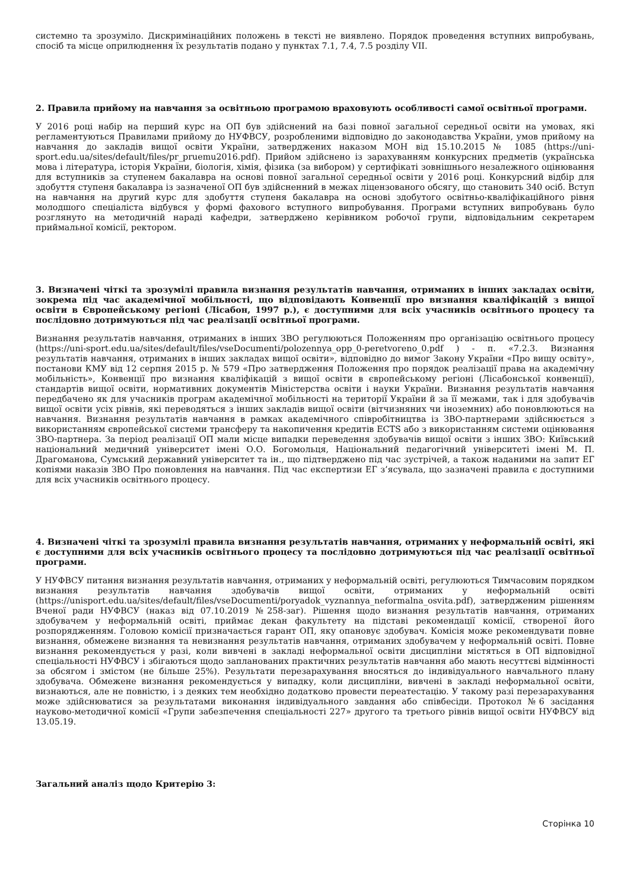системно та зрозуміло. Дискримінаційних положень в тексті не виявлено. Порядок проведення вступних випробувань, спосіб та місце оприлюднення їх результатів подано у пунктах 7.1, 7.4, 7.5 розділу VII.
2. Правила прийому на навчання за освітньою програмою враховують особливості самої освітньої програми.
У 2016 році набір на перший курс на ОП був здійснений на базі повної загальної середньої освіти на умовах, які регламентуються Правилами прийому до НУФВСУ, розробленими відповідно до законодавства України, умов прийому на навчання до закладів вищої освіти України, затверджених наказом МОН від 15.10.2015 № 1085 (https://uni-sport.edu.ua/sites/default/files/pr_pruemu2016.pdf). Прийом здійснено із зарахуванням конкурсних предметів (українська мова і література, історія України, біологія, хімія, фізика (за вибором) у сертифікаті зовнішнього незалежного оцінювання для вступників за ступенем бакалавра на основі повної загальної середньої освіти у 2016 році. Конкурсний відбір для здобуття ступеня бакалавра із зазначеної ОП був здійсненний в межах ліцензованого обсягу, що становить 340 осіб. Вступ на навчання на другий курс для здобуття ступеня бакалавра на основі здобутого освітньо-кваліфікаційного рівня молодшого спеціаліста відбувся у формі фахового вступного випробування. Програми вступних випробувань було розглянуто на методичній нараді кафедри, затверджено керівником робочої групи, відповідальним секретарем приймальної комісії, ректором.
3. Визначені чіткі та зрозумілі правила визнання результатів навчання, отриманих в інших закладах освіти, зокрема під час академічної мобільності, що відповідають Конвенції про визнання кваліфікацій з вищої освіти в Європейському регіоні (Лісабон, 1997 р.), є доступними для всіх учасників освітнього процесу та послідовно дотримуються під час реалізації освітньої програми.
Визнання результатів навчання, отриманих в інших ЗВО регулюються Положенням про організацію освітнього процесу (https://uni-sport.edu.ua/sites/default/files/vseDocumenti/polozennya_opp_0-peretvoreno_0.pdf ) - п. «7.2.3. Визнання результатів навчання, отриманих в інших закладах вищої освіти», відповідно до вимог Закону України «Про вищу освіту», постанови КМУ від 12 серпня 2015 р. № 579 «Про затвердження Положення про порядок реалізації права на академічну мобільність», Конвенції про визнання кваліфікацій з вищої освіти в європейському регіоні (Лісабонської конвенції), стандартів вищої освіти, нормативних документів Міністерства освіти і науки України. Визнання результатів навчання передбачено як для учасників програм академічної мобільності на території України й за її межами, так і для здобувачів вищої освіти усіх рівнів, які переводяться з інших закладів вищої освіти (вітчизняних чи іноземних) або поновлюються на навчання. Визнання результатів навчання в рамках академічного співробітництва із ЗВО-партнерами здійснюється з використанням європейської системи трансферу та накопичення кредитів ECTS або з використанням системи оцінювання ЗВО-партнера. За період реалізації ОП мали місце випадки переведення здобувачів вищої освіти з інших ЗВО: Київський національний медичний університет імені О.О. Богомольця, Національний педагогічний університеті імені М. П. Драгоманова, Сумський державний університет та ін., що підтверджено під час зустрічей, а також наданими на запит ЕГ копіями наказів ЗВО Про поновлення на навчання. Під час експертизи ЕГ з’ясувала, що зазначені правила є доступними для всіх учасників освітнього процесу.
4. Визначені чіткі та зрозумілі правила визнання результатів навчання, отриманих у неформальній освіті, які є доступними для всіх учасників освітнього процесу та послідовно дотримуються під час реалізації освітньої програми.
У НУФВСУ питання визнання результатів навчання, отриманих у неформальній освіті, регулюються Тимчасовим порядком визнання результатів навчання здобувачів вищої освіти, отриманих у неформальній освіті (https://unisport.edu.ua/sites/default/files/vseDocumenti/poryadok_vyznannya_neformalna_osvita.pdf), затвердженим рішенням Вченої ради НУФВСУ (наказ від 07.10.2019 №258-заг). Рішення щодо визнання результатів навчання, отриманих здобувачем у неформальній освіті, приймає декан факультету на підставі рекомендації комісії, створеної його розпорядженням. Головою комісії призначається гарант ОП, яку опановує здобувач. Комісія може рекомендувати повне визнання, обмежене визнання та невизнання результатів навчання, отриманих здобувачем у неформальній освіті. Повне визнання рекомендується у разі, коли вивчені в закладі неформальної освіти дисципліни містяться в ОП відповідної спеціальності НУФВСУ і збігаються щодо запланованих практичних результатів навчання або мають несуттєві відмінності за обсягом і змістом (не більше 25%). Результати перезарахування вносяться до індивідуального навчального плану здобувача. Обмежене визнання рекомендується у випадку, коли дисципліни, вивчені в закладі неформальної освіти, визнаються, але не повністю, і з деяких тем необхідно додатково провести переатестацію. У такому разі перезарахування може здійснюватися за результатами виконання індивідуального завдання або співбесіди. Протокол №6 засідання науково-методичної комісії «Групи забезпечення спеціальності 227» другого та третього рівнів вищої освіти НУФВСУ від 13.05.19.
Загальний аналіз щодо Критерію 3:
Сторінка 10